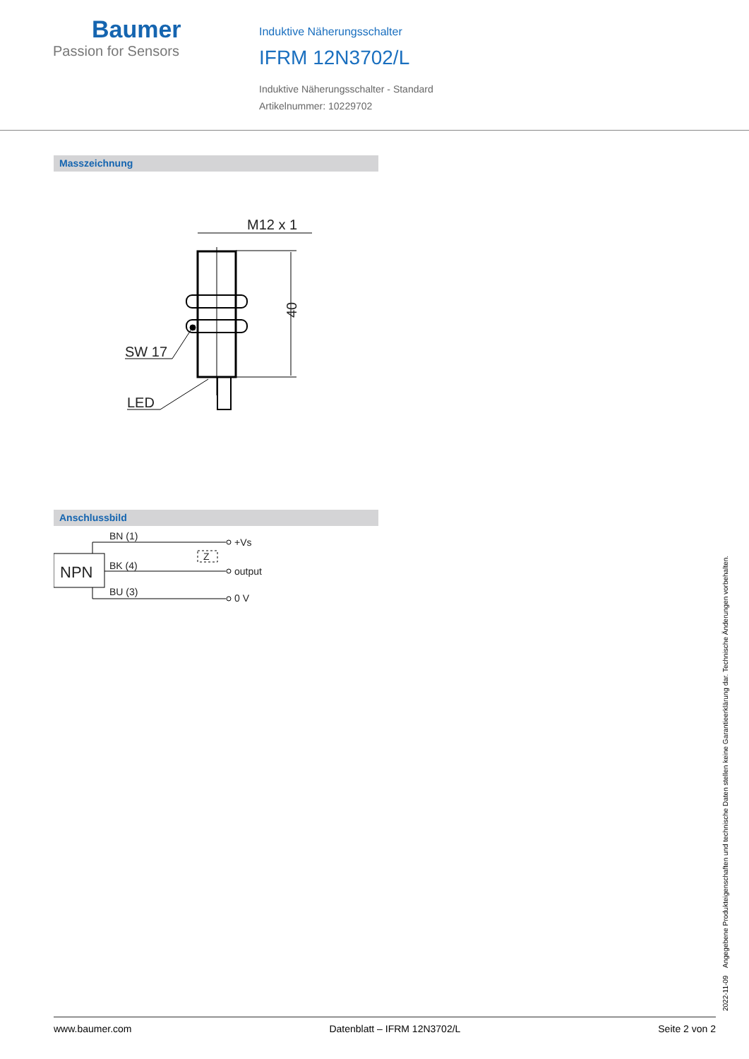Baumer
Passion for Sensors
Induktive Näherungsschalter
IFRM 12N3702/L
Induktive Näherungsschalter - Standard
Artikelnummer: 10229702
Masszeichnung
M12 x 1
SW 17
LED
40
Anschlussbild
BN (1)
BK (4)
BU (3)
+Vs
output
0 V
Z
NPN
2022-11-09 Angegebene Produkteigenschaften und technische Daten stellen keine Garantieerklärung dar. Technische Änderungen vorbehalten.
www.baumer.com Datenblatt – IFRM 12N3702/L Seite 2 von 2